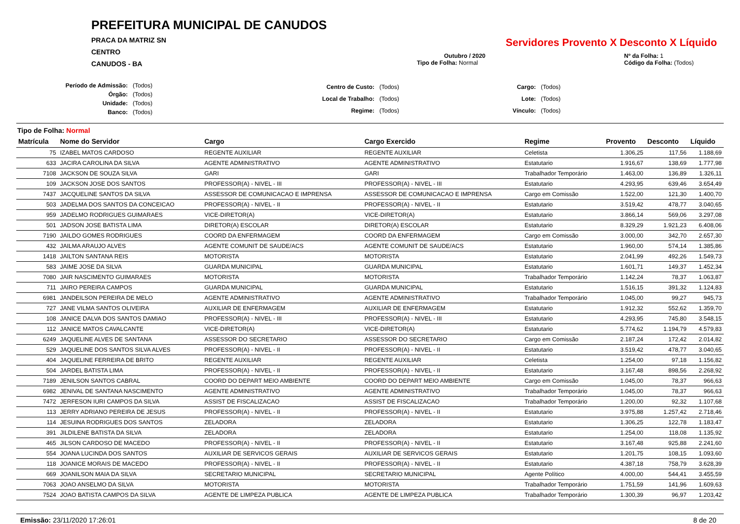PREFEITURA MUNICIPAL DE CANUDOS
PRACA DA MATRIZ SN
CENTRO
CANUDOS - BA
Servidores Provento X Desconto X Líquido
Outubro / 2020
Tipo de Folha: Normal
Nº da Folha: 1
Código da Folha: (Todos)
| Período de Admissão: | (Todos) |
| Órgão: | (Todos) |
| Unidade: | (Todos) |
| Banco: | (Todos) |
| Centro de Custo: | (Todos) |
| Local de Trabalho: | (Todos) |
| Regime: | (Todos) |
| Cargo: | (Todos) |
| Lote: | (Todos) |
| Vínculo: | (Todos) |
Tipo de Folha: Normal
| Matrícula | Nome do Servidor | Cargo | Cargo Exercido | Regime | Provento | Desconto | Líquido |
| --- | --- | --- | --- | --- | --- | --- | --- |
| 75 | IZABEL MATOS CARDOSO | REGENTE AUXILIAR | REGENTE AUXILIAR | Celetista | 1.306,25 | 117,56 | 1.188,69 |
| 633 | JACIRA CAROLINA DA SILVA | AGENTE ADMINISTRATIVO | AGENTE ADMINISTRATIVO | Estatutario | 1.916,67 | 138,69 | 1.777,98 |
| 7108 | JACKSON DE SOUZA SILVA | GARI | GARI | Trabalhador Temporário | 1.463,00 | 136,89 | 1.326,11 |
| 109 | JACKSON JOSE DOS SANTOS | PROFESSOR(A) - NIVEL - III | PROFESSOR(A) - NIVEL - III | Estatutario | 4.293,95 | 639,46 | 3.654,49 |
| 7437 | JACQUELINE SANTOS DA SILVA | ASSESSOR DE COMUNICACAO E IMPRENSA | ASSESSOR DE COMUNICACAO E IMPRENSA | Cargo em Comissão | 1.522,00 | 121,30 | 1.400,70 |
| 503 | JADELMA DOS SANTOS DA CONCEICAO | PROFESSOR(A) - NIVEL - II | PROFESSOR(A) - NIVEL - II | Estatutario | 3.519,42 | 478,77 | 3.040,65 |
| 959 | JADELMO RODRIGUES GUIMARAES | VICE-DIRETOR(A) | VICE-DIRETOR(A) | Estatutario | 3.866,14 | 569,06 | 3.297,08 |
| 501 | JADSON JOSE BATISTA LIMA | DIRETOR(A) ESCOLAR | DIRETOR(A) ESCOLAR | Estatutario | 8.329,29 | 1.921,23 | 6.408,06 |
| 7190 | JAILDO GOMES RODRIGUES | COORD DA ENFERMAGEM | COORD DA ENFERMAGEM | Cargo em Comissão | 3.000,00 | 342,70 | 2.657,30 |
| 432 | JAILMA ARAUJO ALVES | AGENTE COMUNIT DE SAUDE/ACS | AGENTE COMUNIT DE SAUDE/ACS | Estatutario | 1.960,00 | 574,14 | 1.385,86 |
| 1418 | JAILTON SANTANA REIS | MOTORISTA | MOTORISTA | Estatutario | 2.041,99 | 492,26 | 1.549,73 |
| 583 | JAIME JOSE DA SILVA | GUARDA MUNICIPAL | GUARDA MUNICIPAL | Estatutario | 1.601,71 | 149,37 | 1.452,34 |
| 7080 | JAIR NASCIMENTO GUIMARAES | MOTORISTA | MOTORISTA | Trabalhador Temporário | 1.142,24 | 78,37 | 1.063,87 |
| 711 | JAIRO PEREIRA CAMPOS | GUARDA MUNICIPAL | GUARDA MUNICIPAL | Estatutario | 1.516,15 | 391,32 | 1.124,83 |
| 6981 | JANDEILSON PEREIRA DE MELO | AGENTE ADMINISTRATIVO | AGENTE ADMINISTRATIVO | Trabalhador Temporário | 1.045,00 | 99,27 | 945,73 |
| 727 | JANE VILMA SANTOS OLIVEIRA | AUXILIAR DE ENFERMAGEM | AUXILIAR DE ENFERMAGEM | Estatutario | 1.912,32 | 552,62 | 1.359,70 |
| 108 | JANICE DALVA DOS SANTOS DAMIAO | PROFESSOR(A) - NIVEL - III | PROFESSOR(A) - NIVEL - III | Estatutario | 4.293,95 | 745,80 | 3.548,15 |
| 112 | JANICE MATOS CAVALCANTE | VICE-DIRETOR(A) | VICE-DIRETOR(A) | Estatutario | 5.774,62 | 1.194,79 | 4.579,83 |
| 6249 | JAQUELINE ALVES DE SANTANA | ASSESSOR DO SECRETARIO | ASSESSOR DO SECRETARIO | Cargo em Comissão | 2.187,24 | 172,42 | 2.014,82 |
| 529 | JAQUELINE DOS SANTOS SILVA ALVES | PROFESSOR(A) - NIVEL - II | PROFESSOR(A) - NIVEL - II | Estatutario | 3.519,42 | 478,77 | 3.040,65 |
| 404 | JAQUELINE FERREIRA DE BRITO | REGENTE AUXILIAR | REGENTE AUXILIAR | Celetista | 1.254,00 | 97,18 | 1.156,82 |
| 504 | JARDEL BATISTA LIMA | PROFESSOR(A) - NIVEL - II | PROFESSOR(A) - NIVEL - II | Estatutario | 3.167,48 | 898,56 | 2.268,92 |
| 7189 | JENILSON SANTOS CABRAL | COORD DO DEPART MEIO AMBIENTE | COORD DO DEPART MEIO AMBIENTE | Cargo em Comissão | 1.045,00 | 78,37 | 966,63 |
| 6982 | JENIVAL DE SANTANA NASCIMENTO | AGENTE ADMINISTRATIVO | AGENTE ADMINISTRATIVO | Trabalhador Temporário | 1.045,00 | 78,37 | 966,63 |
| 7472 | JERFESON IURI CAMPOS DA SILVA | ASSIST DE FISCALIZACAO | ASSIST DE FISCALIZACAO | Trabalhador Temporário | 1.200,00 | 92,32 | 1.107,68 |
| 113 | JERRY ADRIANO PEREIRA DE JESUS | PROFESSOR(A) - NIVEL - II | PROFESSOR(A) - NIVEL - II | Estatutario | 3.975,88 | 1.257,42 | 2.718,46 |
| 114 | JESUINA RODRIGUES DOS SANTOS | ZELADORA | ZELADORA | Estatutario | 1.306,25 | 122,78 | 1.183,47 |
| 391 | JILDILENE BATISTA DA SILVA | ZELADORA | ZELADORA | Estatutario | 1.254,00 | 118,08 | 1.135,92 |
| 465 | JILSON CARDOSO DE MACEDO | PROFESSOR(A) - NIVEL - II | PROFESSOR(A) - NIVEL - II | Estatutario | 3.167,48 | 925,88 | 2.241,60 |
| 554 | JOANA LUCINDA DOS SANTOS | AUXILIAR DE SERVICOS GERAIS | AUXILIAR DE SERVICOS GERAIS | Estatutario | 1.201,75 | 108,15 | 1.093,60 |
| 118 | JOANICE MORAIS DE MACEDO | PROFESSOR(A) - NIVEL - II | PROFESSOR(A) - NIVEL - II | Estatutario | 4.387,18 | 758,79 | 3.628,39 |
| 669 | JOANILSON MAIA DA SILVA | SECRETARIO MUNICIPAL | SECRETARIO MUNICIPAL | Agente Político | 4.000,00 | 544,41 | 3.455,59 |
| 7063 | JOAO ANSELMO DA SILVA | MOTORISTA | MOTORISTA | Trabalhador Temporário | 1.751,59 | 141,96 | 1.609,63 |
| 7524 | JOAO BATISTA CAMPOS DA SILVA | AGENTE DE LIMPEZA PUBLICA | AGENTE DE LIMPEZA PUBLICA | Trabalhador Temporário | 1.300,39 | 96,97 | 1.203,42 |
Emissão: 23/11/2020 17:26:01 8 de 20